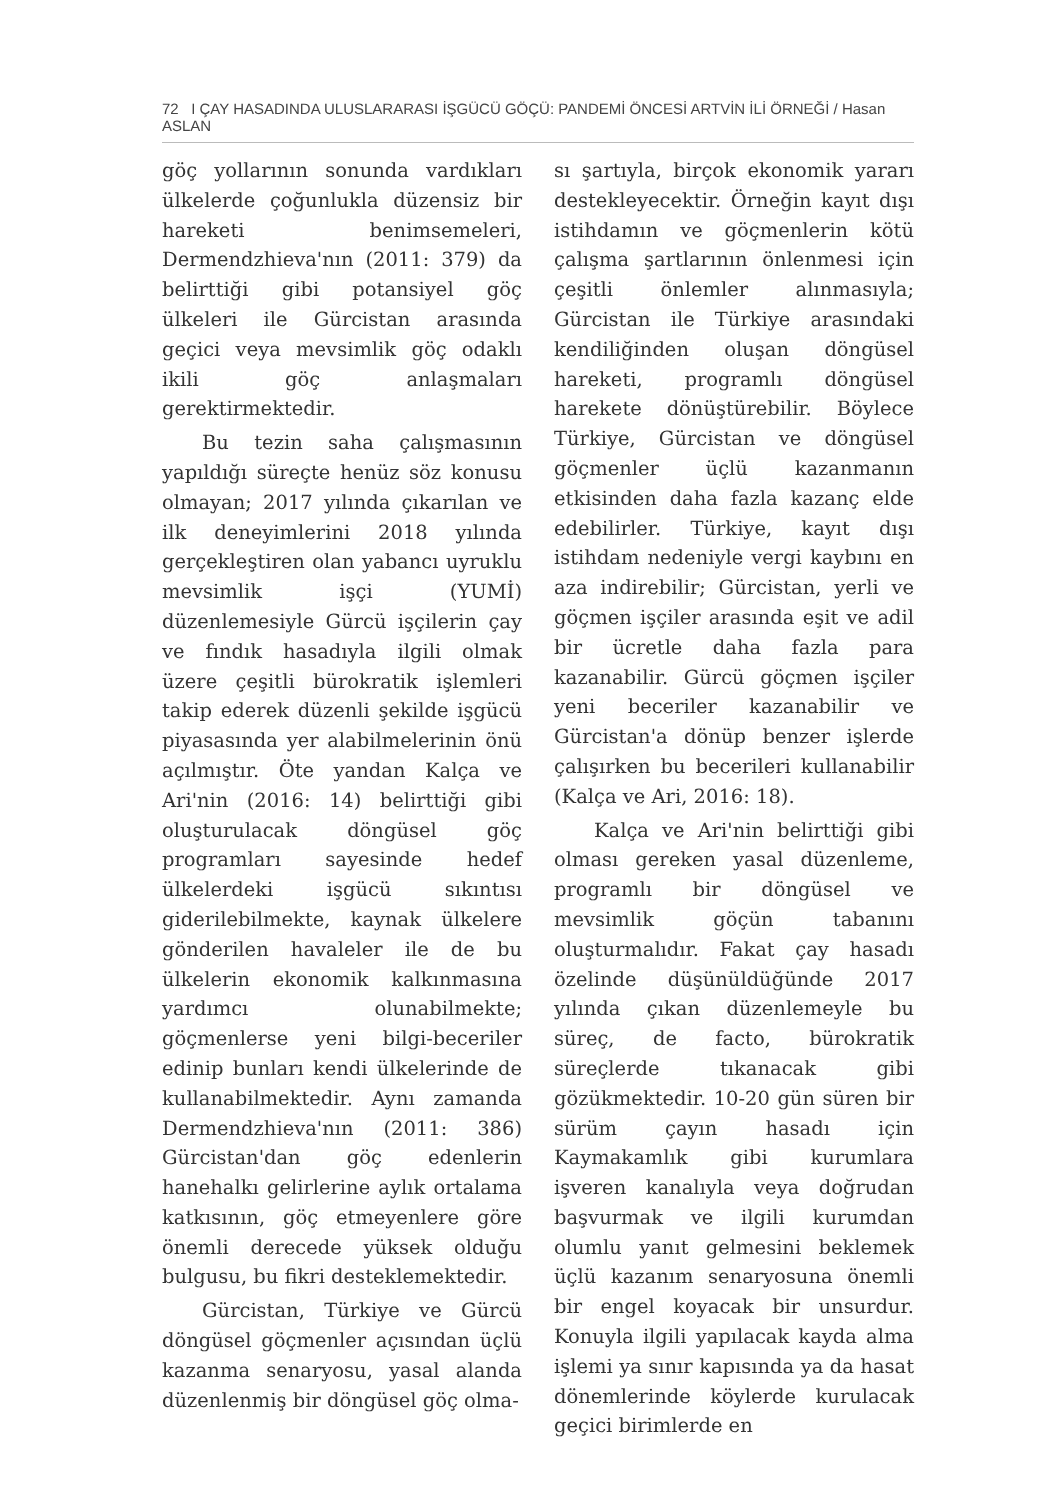72 I ÇAY HASADINDA ULUSLARARASI İŞGÜCÜ GÖÇÜ: PANDEMİ ÖNCESİ ARTVİN İLİ ÖRNEĞİ / Hasan ASLAN
göç yollarının sonunda vardıkları ülkelerde çoğunlukla düzensiz bir hareketi benimsemeleri, Dermendzhieva'nın (2011: 379) da belirttiği gibi potansiyel göç ülkeleri ile Gürcistan arasında geçici veya mevsimlik göç odaklı ikili göç anlaşmaları gerektirmektedir.
Bu tezin saha çalışmasının yapıldığı süreçte henüz söz konusu olmayan; 2017 yılında çıkarılan ve ilk deneyimlerini 2018 yılında gerçekleştiren olan yabancı uyruklu mevsimlik işçi (YUMİ) düzenlemesiyle Gürcü işçilerin çay ve fındık hasadıyla ilgili olmak üzere çeşitli bürokratik işlemleri takip ederek düzenli şekilde işgücü piyasasında yer alabilmelerinin önü açılmıştır. Öte yandan Kalça ve Ari'nin (2016: 14) belirttiği gibi oluşturulacak döngüsel göç programları sayesinde hedef ülkelerdeki işgücü sıkıntısı giderilebilmekte, kaynak ülkelere gönderilen havaleler ile de bu ülkelerin ekonomik kalkınmasına yardımcı olunabilmekte; göçmenlerse yeni bilgi-beceriler edinip bunları kendi ülkelerinde de kullanabilmektedir. Aynı zamanda Dermendzhieva'nın (2011: 386) Gürcistan'dan göç edenlerin hanehalkı gelirlerine aylık ortalama katkısının, göç etmeyenlere göre önemli derecede yüksek olduğu bulgusu, bu fikri desteklemektedir.
Gürcistan, Türkiye ve Gürcü döngüsel göçmenler açısından üçlü kazanma senaryosu, yasal alanda düzenlenmiş bir döngüsel göç olma-
sı şartıyla, birçok ekonomik yararı destekleyecektir. Örneğin kayıt dışı istihdamın ve göçmenlerin kötü çalışma şartlarının önlenmesi için çeşitli önlemler alınmasıyla; Gürcistan ile Türkiye arasındaki kendiliğinden oluşan döngüsel hareketi, programlı döngüsel harekete dönüştürebilir. Böylece Türkiye, Gürcistan ve döngüsel göçmenler üçlü kazanmanın etkisinden daha fazla kazanç elde edebilirler. Türkiye, kayıt dışı istihdam nedeniyle vergi kaybını en aza indirebilir; Gürcistan, yerli ve göçmen işçiler arasında eşit ve adil bir ücretle daha fazla para kazanabilir. Gürcü göçmen işçiler yeni beceriler kazanabilir ve Gürcistan'a dönüp benzer işlerde çalışırken bu becerileri kullanabilir (Kalça ve Ari, 2016: 18).
Kalça ve Ari'nin belirttiği gibi olması gereken yasal düzenleme, programlı bir döngüsel ve mevsimlik göçün tabanını oluşturmalıdır. Fakat çay hasadı özelinde düşünüldüğünde 2017 yılında çıkan düzenlemeyle bu süreç, de facto, bürokratik süreçlerde tıkanacak gibi gözükmektedir. 10-20 gün süren bir sürüm çayın hasadı için Kaymakamlık gibi kurumlara işveren kanalıyla veya doğrudan başvurmak ve ilgili kurumdan olumlu yanıt gelmesini beklemek üçlü kazanım senaryosuna önemli bir engel koyacak bir unsurdur. Konuyla ilgili yapılacak kayda alma işlemi ya sınır kapısında ya da hasat dönemlerinde köylerde kurulacak geçici birimlerde en